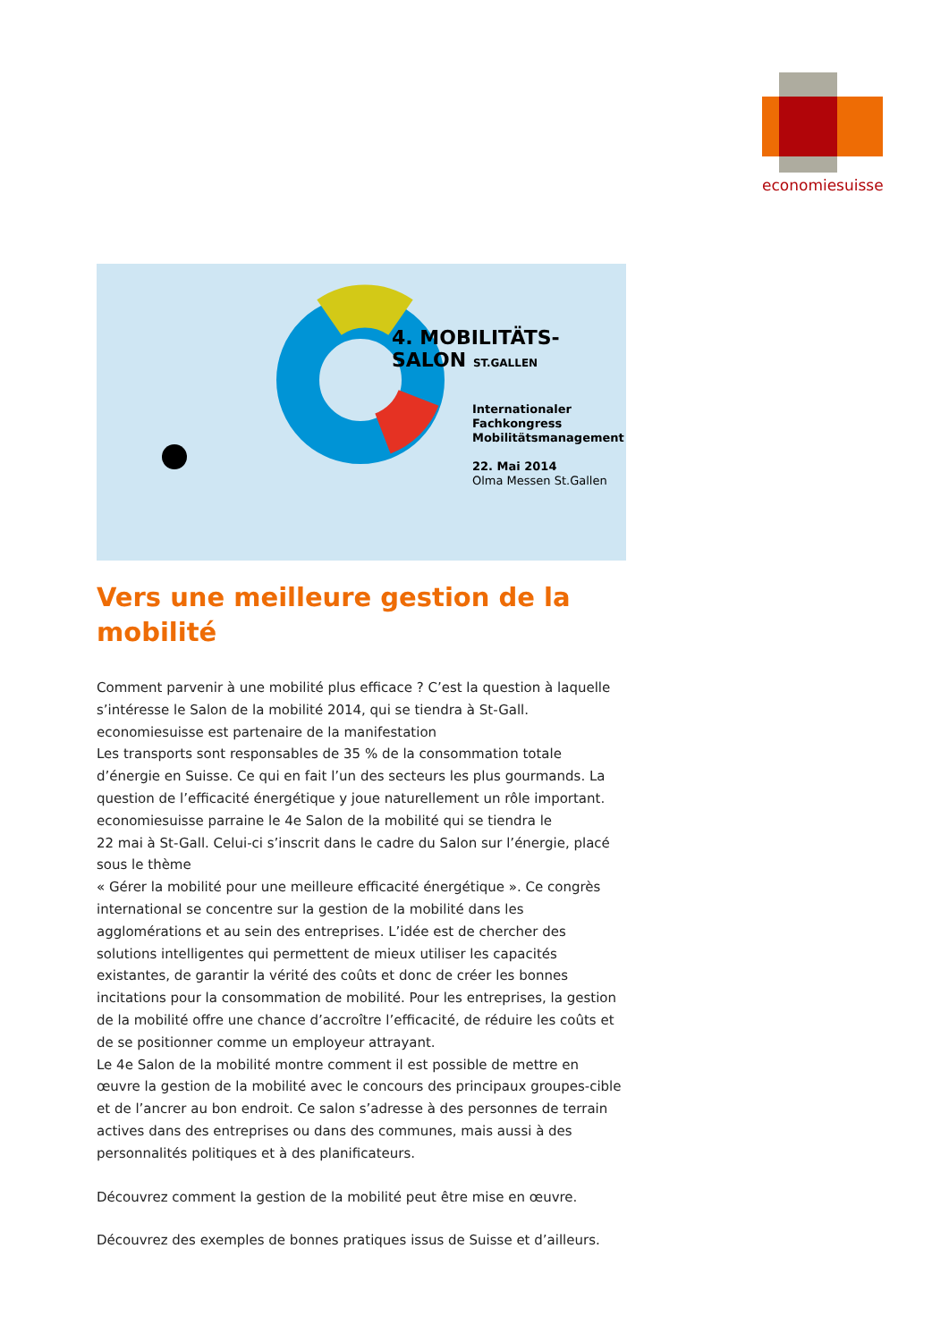economiesuisse
Internationaler Fachkongress Mobilitätsmanagement
22. Mai 2014
Olma Messen St.Gallen
4. MOBILITÄTS-SALON ST.GALLEN
Vers une meilleure gestion de la mobilité
Comment parvenir à une mobilité plus efficace ? C’est la question à laquelle s’intéresse le Salon de la mobilité 2014, qui se tiendra à St-Gall. economiesuisse est partenaire de la manifestation
Les transports sont responsables de 35 % de la consommation totale d’énergie en Suisse. Ce qui en fait l’un des secteurs les plus gourmands. La question de l’efficacité énergétique y joue naturellement un rôle important. economiesuisse parraine le 4e Salon de la mobilité qui se tiendra le
22 mai à St-Gall. Celui-ci s’inscrit dans le cadre du Salon sur l’énergie, placé sous le thème
« Gérer la mobilité pour une meilleure efficacité énergétique ». Ce congrès international se concentre sur la gestion de la mobilité dans les agglomérations et au sein des entreprises. L’idée est de chercher des solutions intelligentes qui permettent de mieux utiliser les capacités existantes, de garantir la vérité des coûts et donc de créer les bonnes incitations pour la consommation de mobilité. Pour les entreprises, la gestion de la mobilité offre une chance d’accroître l’efficacité, de réduire les coûts et de se positionner comme un employeur attrayant.
Le 4e Salon de la mobilité montre comment il est possible de mettre en œuvre la gestion de la mobilité avec le concours des principaux groupes-cible et de l’ancrer au bon endroit. Ce salon s’adresse à des personnes de terrain actives dans des entreprises ou dans des communes, mais aussi à des personnalités politiques et à des planificateurs.
Découvrez comment la gestion de la mobilité peut être mise en œuvre.
Découvrez des exemples de bonnes pratiques issus de Suisse et d’ailleurs.